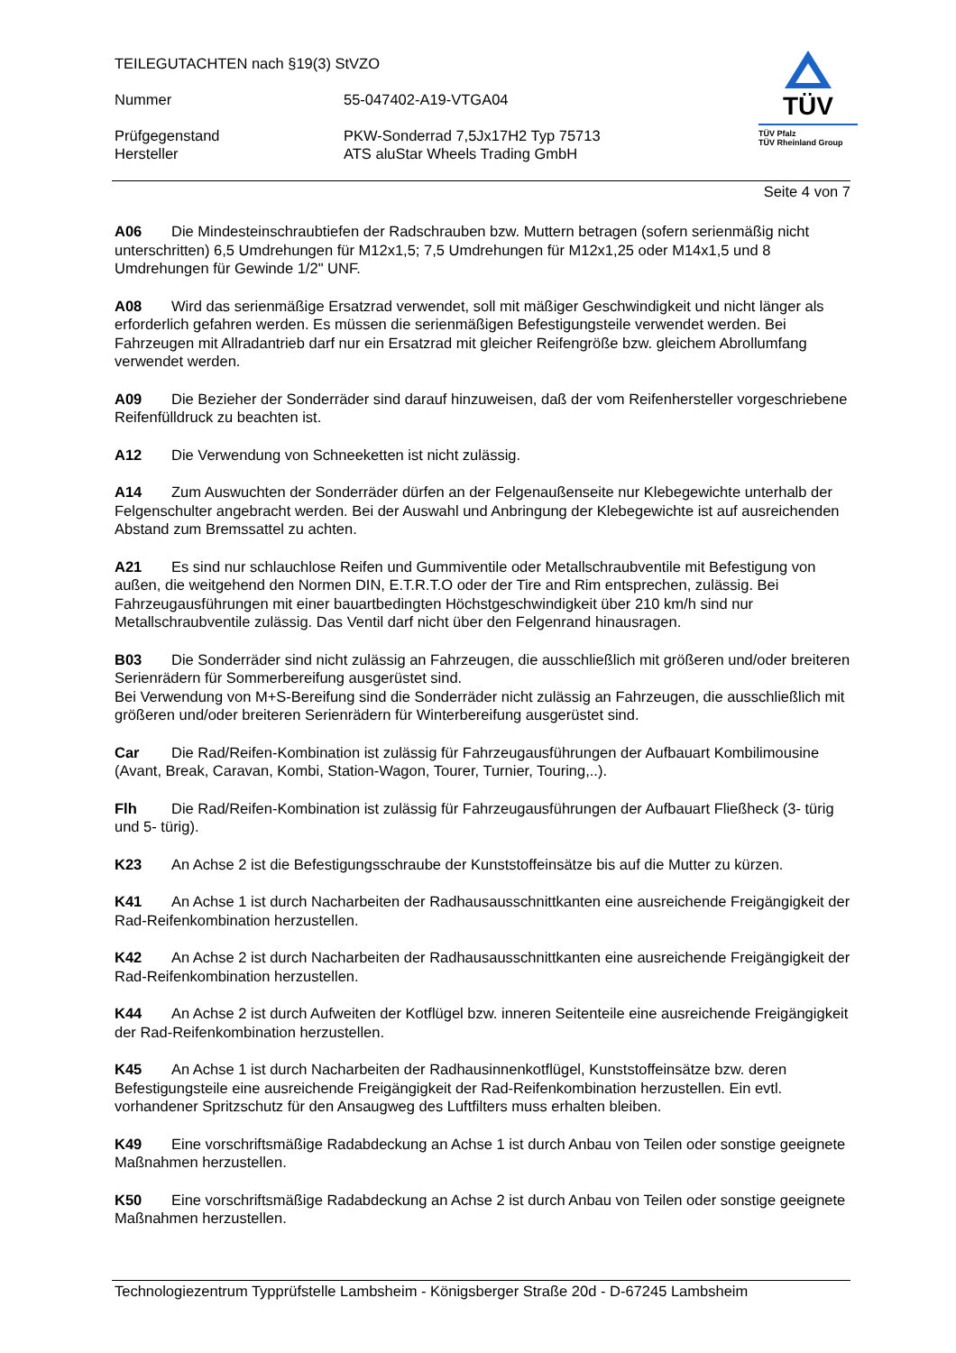TEILEGUTACHTEN nach §19(3) StVZO
Nummer 55-047402-A19-VTGA04
Prüfgegenstand PKW-Sonderrad 7,5Jx17H2 Typ 75713
Hersteller ATS aluStar Wheels Trading GmbH
TÜV
TÜV Pfalz
TÜV Rheinland Group
Seite 4 von 7
A06 Die Mindesteinschraubtiefen der Radschrauben bzw. Muttern betragen (sofern serienmäßig nicht unterschritten) 6,5 Umdrehungen für M12x1,5; 7,5 Umdrehungen für M12x1,25 oder M14x1,5 und 8 Umdrehungen für Gewinde 1/2" UNF.
A08 Wird das serienmäßige Ersatzrad verwendet, soll mit mäßiger Geschwindigkeit und nicht länger als erforderlich gefahren werden. Es müssen die serienmäßigen Befestigungsteile verwendet werden. Bei Fahrzeugen mit Allradantrieb darf nur ein Ersatzrad mit gleicher Reifengröße bzw. gleichem Abrollumfang verwendet werden.
A09 Die Bezieher der Sonderräder sind darauf hinzuweisen, daß der vom Reifenhersteller vorgeschriebene Reifenfülldruck zu beachten ist.
A12 Die Verwendung von Schneeketten ist nicht zulässig.
A14 Zum Auswuchten der Sonderräder dürfen an der Felgenaußenseite nur Klebegewichte unterhalb der Felgenschulter angebracht werden. Bei der Auswahl und Anbringung der Klebegewichte ist auf ausreichenden Abstand zum Bremssattel zu achten.
A21 Es sind nur schlauchlose Reifen und Gummiventile oder Metallschraubventile mit Befestigung von außen, die weitgehend den Normen DIN, E.T.R.T.O oder der Tire and Rim entsprechen, zulässig. Bei Fahrzeugausführungen mit einer bauartbedingten Höchstgeschwindigkeit über 210 km/h sind nur Metallschraubventile zulässig. Das Ventil darf nicht über den Felgenrand hinausragen.
B03 Die Sonderräder sind nicht zulässig an Fahrzeugen, die ausschließlich mit größeren und/oder breiteren Serienrädern für Sommerbereifung ausgerüstet sind.
Bei Verwendung von M+S-Bereifung sind die Sonderräder nicht zulässig an Fahrzeugen, die ausschließlich mit größeren und/oder breiteren Serienrädern für Winterbereifung ausgerüstet sind.
Car Die Rad/Reifen-Kombination ist zulässig für Fahrzeugausführungen der Aufbauart Kombilimousine (Avant, Break, Caravan, Kombi, Station-Wagon, Tourer, Turnier, Touring,..).
Flh Die Rad/Reifen-Kombination ist zulässig für Fahrzeugausführungen der Aufbauart Fließheck (3- türig und 5- türig).
K23 An Achse 2 ist die Befestigungsschraube der Kunststoffeinsätze bis auf die Mutter zu kürzen.
K41 An Achse 1 ist durch Nacharbeiten der Radhausausschnittkanten eine ausreichende Freigängigkeit der Rad-Reifenkombination herzustellen.
K42 An Achse 2 ist durch Nacharbeiten der Radhausausschnittkanten eine ausreichende Freigängigkeit der Rad-Reifenkombination herzustellen.
K44 An Achse 2 ist durch Aufweiten der Kotflügel bzw. inneren Seitenteile eine ausreichende Freigängigkeit der Rad-Reifenkombination herzustellen.
K45 An Achse 1 ist durch Nacharbeiten der Radhausinnenkotflügel, Kunststoffeinsätze bzw. deren Befestigungsteile eine ausreichende Freigängigkeit der Rad-Reifenkombination herzustellen. Ein evtl. vorhandener Spritzschutz für den Ansaugweg des Luftfilters muss erhalten bleiben.
K49 Eine vorschriftsmäßige Radabdeckung an Achse 1 ist durch Anbau von Teilen oder sonstige geeignete Maßnahmen herzustellen.
K50 Eine vorschriftsmäßige Radabdeckung an Achse 2 ist durch Anbau von Teilen oder sonstige geeignete Maßnahmen herzustellen.
Technologiezentrum Typprüfstelle Lambsheim - Königsberger Straße 20d - D-67245 Lambsheim